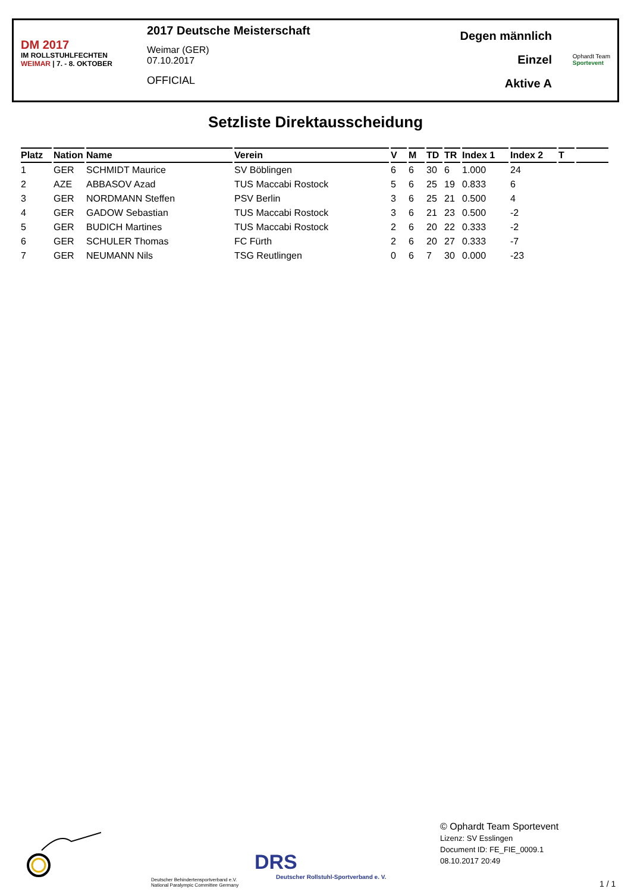DM 2017
IM ROLLSTUHLFECHTEN
WEIMAR | 7. - 8. OKTOBER
2017 Deutsche Meisterschaft
Weimar (GER)
07.10.2017
OFFICIAL
Degen männlich
Einzel
Aktive A
Ophardt Team
Sportevent
Setzliste Direktausscheidung
| Platz | Nation | Name | Verein | V | M | TD | TR | Index 1 | Index 2 | T | |
| --- | --- | --- | --- | --- | --- | --- | --- | --- | --- | --- | --- |
| 1 | GER | SCHMIDT Maurice | SV Böblingen | 6 | 6 | 30 | 6 | 1.000 | 24 | | |
| 2 | AZE | ABBASOV Azad | TUS Maccabi Rostock | 5 | 6 | 25 | 19 | 0.833 | 6 | | |
| 3 | GER | NORDMANN Steffen | PSV Berlin | 3 | 6 | 25 | 21 | 0.500 | 4 | | |
| 4 | GER | GADOW Sebastian | TUS Maccabi Rostock | 3 | 6 | 21 | 23 | 0.500 | -2 | | |
| 5 | GER | BUDICH Martines | TUS Maccabi Rostock | 2 | 6 | 20 | 22 | 0.333 | -2 | | |
| 6 | GER | SCHULER Thomas | FC Fürth | 2 | 6 | 20 | 27 | 0.333 | -7 | | |
| 7 | GER | NEUMANN Nils | TSG Reutlingen | 0 | 6 | 7 | 30 | 0.000 | -23 | | |
Deutscher Behindertensportverband e.V.
National Paralympic Committee Germany
DRS
Deutscher Rollstuhl-Sportverband e. V.
© Ophardt Team Sportevent
Lizenz: SV Esslingen
Document ID: FE_FIE_0009.1
08.10.2017 20:49
1 / 1